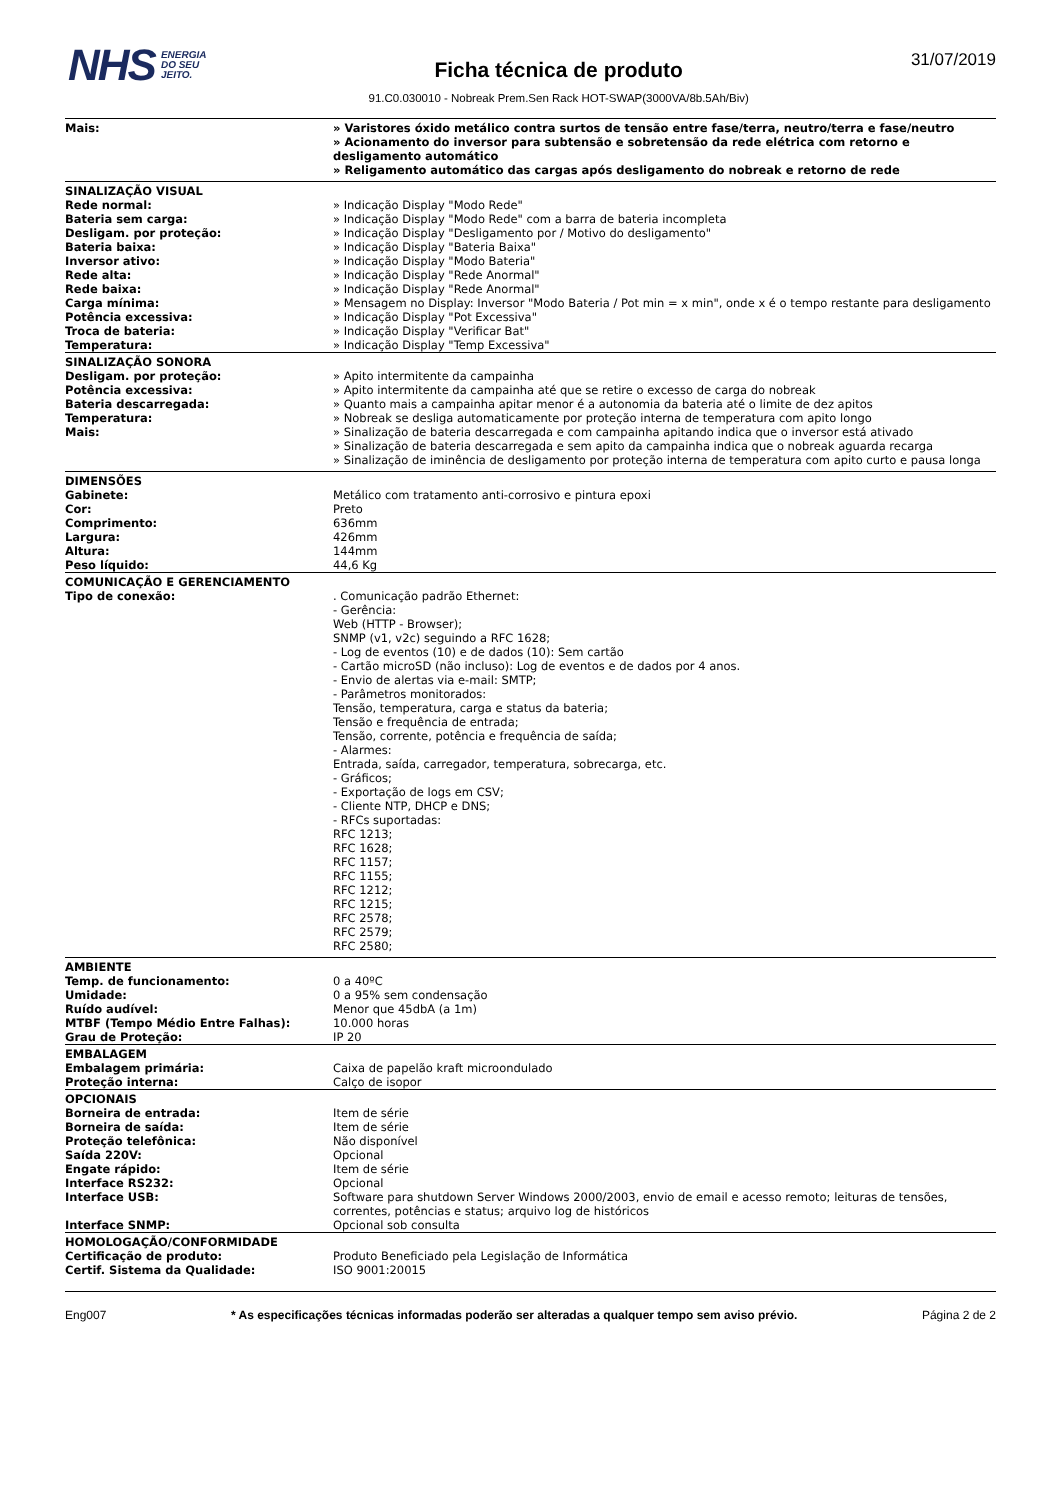NHS ENERGIA
DO SEU
JEITO.
Ficha técnica de produto
91.C0.030010 - Nobreak Prem.Sen Rack HOT-SWAP(3000VA/8b.5Ah/Biv)
31/07/2019
| Mais: | » Varistores óxido metálico contra surtos de tensão entre fase/terra, neutro/terra e fase/neutro » Acionamento do inversor para subtensão e sobretensão da rede elétrica com retorno e desligamento automático » Religamento automático das cargas após desligamento do nobreak e retorno de rede |
| SINALIZAÇÃO VISUAL | |
| Rede normal: | » Indicação Display "Modo Rede" |
| Bateria sem carga: | » Indicação Display "Modo Rede" com a barra de bateria incompleta |
| Desligam. por proteção: | » Indicação Display "Desligamento por / Motivo do desligamento" |
| Bateria baixa: | » Indicação Display "Bateria Baixa" |
| Inversor ativo: | » Indicação Display "Modo Bateria" |
| Rede alta: | » Indicação Display "Rede Anormal" |
| Rede baixa: | » Indicação Display "Rede Anormal" |
| Carga mínima: | » Mensagem no Display: Inversor "Modo Bateria / Pot min = x min", onde x é o tempo restante para desligamento |
| Potência excessiva: | » Indicação Display "Pot Excessiva" |
| Troca de bateria: | » Indicação Display "Verificar Bat" |
| Temperatura: | » Indicação Display "Temp Excessiva" |
| SINALIZAÇÃO SONORA | |
| Desligam. por proteção: | » Apito intermitente da campainha |
| Potência excessiva: | » Apito intermitente da campainha até que se retire o excesso de carga do nobreak |
| Bateria descarregada: | » Quanto mais a campainha apitar menor é a autonomia da bateria até o limite de dez apitos |
| Temperatura: | » Nobreak se desliga automaticamente por proteção interna de temperatura com apito longo |
| Mais: | » Sinalização de bateria descarregada e com campainha apitando indica que o inversor está ativado » Sinalização de bateria descarregada e sem apito da campainha indica que o nobreak aguarda recarga » Sinalização de iminência de desligamento por proteção interna de temperatura com apito curto e pausa longa |
| DIMENSÕES | |
| Gabinete: | Metálico com tratamento anti-corrosivo e pintura epoxi |
| Cor: | Preto |
| Comprimento: | 636mm |
| Largura: | 426mm |
| Altura: | 144mm |
| Peso líquido: | 44,6 Kg |
| COMUNICAÇÃO E GERENCIAMENTO | |
| Tipo de conexão: | . Comunicação padrão Ethernet: - Gerência: Web (HTTP - Browser); SNMP (v1, v2c) seguindo a RFC 1628; - Log de eventos (10) e de dados (10): Sem cartão - Cartão microSD (não incluso): Log de eventos e de dados por 4 anos. - Envio de alertas via e-mail: SMTP; - Parâmetros monitorados: Tensão, temperatura, carga e status da bateria; Tensão e frequência de entrada; Tensão, corrente, potência e frequência de saída; - Alarmes: Entrada, saída, carregador, temperatura, sobrecarga, etc. - Gráficos; - Exportação de logs em CSV; - Cliente NTP, DHCP e DNS; - RFCs suportadas: RFC 1213; RFC 1628; RFC 1157; RFC 1155; RFC 1212; RFC 1215; RFC 2578; RFC 2579; RFC 2580; |
| AMBIENTE | |
| Temp. de funcionamento: | 0 a 40ºC |
| Umidade: | 0 a 95% sem condensação |
| Ruído audível: | Menor que 45dbA (a 1m) |
| MTBF (Tempo Médio Entre Falhas): | 10.000 horas |
| Grau de Proteção: | IP 20 |
| EMBALAGEM | |
| Embalagem primária: | Caixa de papelão kraft microondulado |
| Proteção interna: | Calço de isopor |
| OPCIONAIS | |
| Borneira de entrada: | Item de série |
| Borneira de saída: | Item de série |
| Proteção telefônica: | Não disponível |
| Saída 220V: | Opcional |
| Engate rápido: | Item de série |
| Interface RS232: | Opcional |
| Interface USB: | Software para shutdown Server Windows 2000/2003, envio de email e acesso remoto; leituras de tensões, correntes, potências e status; arquivo log de históricos |
| Interface SNMP: | Opcional sob consulta |
| HOMOLOGAÇÃO/CONFORMIDADE | |
| Certificação de produto: | Produto Beneficiado pela Legislação de Informática |
| Certif. Sistema da Qualidade: | ISO 9001:20015 |
Eng007 * As especificações técnicas informadas poderão ser alteradas a qualquer tempo sem aviso prévio. Página 2 de 2